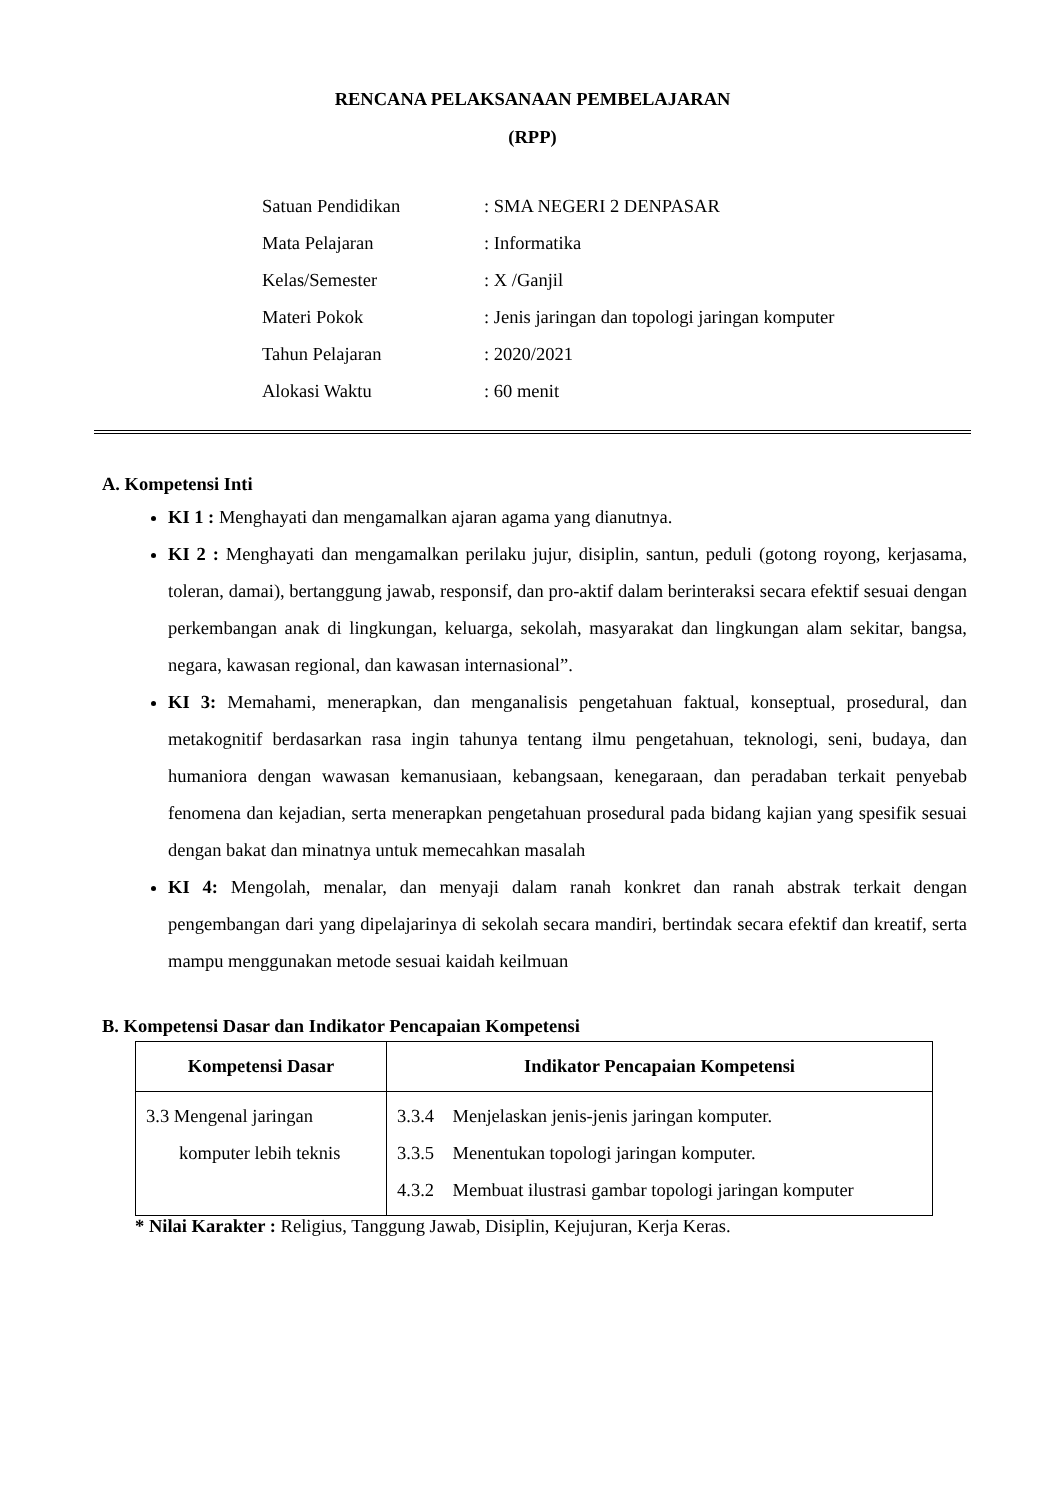RENCANA PELAKSANAAN PEMBELAJARAN
(RPP)
| Satuan Pendidikan | : SMA NEGERI 2 DENPASAR |
| Mata Pelajaran | : Informatika |
| Kelas/Semester | : X /Ganjil |
| Materi Pokok | : Jenis jaringan dan topologi jaringan komputer |
| Tahun Pelajaran | : 2020/2021 |
| Alokasi Waktu | : 60 menit |
A. Kompetensi Inti
KI 1 : Menghayati dan mengamalkan ajaran agama yang dianutnya.
KI 2 : Menghayati dan mengamalkan perilaku jujur, disiplin, santun, peduli (gotong royong, kerjasama, toleran, damai), bertanggung jawab, responsif, dan pro-aktif dalam berinteraksi secara efektif sesuai dengan perkembangan anak di lingkungan, keluarga, sekolah, masyarakat dan lingkungan alam sekitar, bangsa, negara, kawasan regional, dan kawasan internasional”.
KI 3: Memahami, menerapkan, dan menganalisis pengetahuan faktual, konseptual, prosedural, dan metakognitif berdasarkan rasa ingin tahunya tentang ilmu pengetahuan, teknologi, seni, budaya, dan humaniora dengan wawasan kemanusiaan, kebangsaan, kenegaraan, dan peradaban terkait penyebab fenomena dan kejadian, serta menerapkan pengetahuan prosedural pada bidang kajian yang spesifik sesuai dengan bakat dan minatnya untuk memecahkan masalah
KI 4: Mengolah, menalar, dan menyaji dalam ranah konkret dan ranah abstrak terkait dengan pengembangan dari yang dipelajarinya di sekolah secara mandiri, bertindak secara efektif dan kreatif, serta mampu menggunakan metode sesuai kaidah keilmuan
B. Kompetensi Dasar dan Indikator Pencapaian Kompetensi
| Kompetensi Dasar | Indikator Pencapaian Kompetensi |
| --- | --- |
| 3.3 Mengenal jaringan komputer lebih teknis | 3.3.4 Menjelaskan jenis-jenis jaringan komputer. 3.3.5 Menentukan topologi jaringan komputer. 4.3.2 Membuat ilustrasi gambar topologi jaringan komputer |
* Nilai Karakter : Religius, Tanggung Jawab, Disiplin, Kejujuran, Kerja Keras.